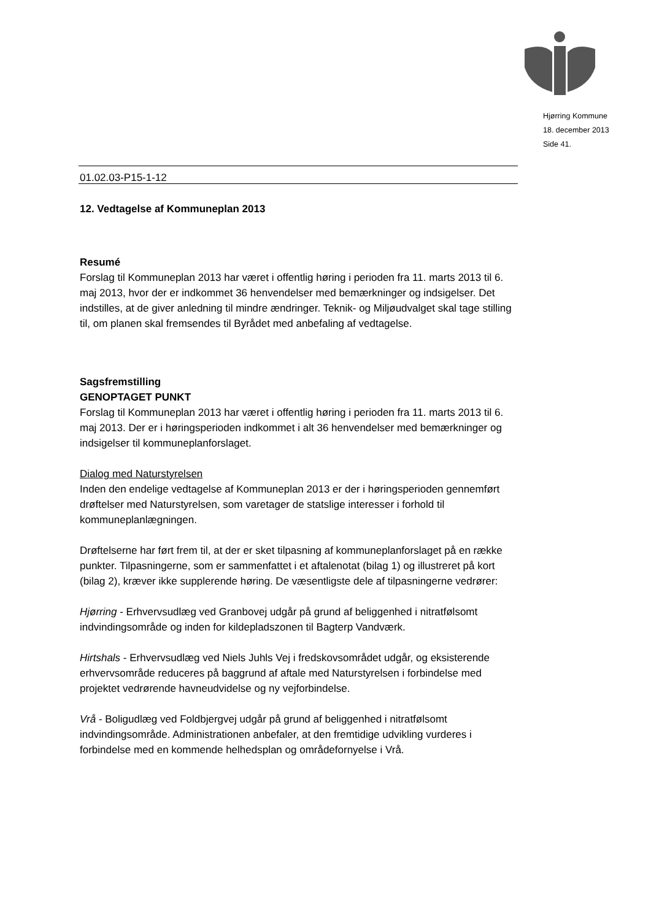Hjørring Kommune
18. december 2013
Side 41.
01.02.03-P15-1-12
12. Vedtagelse af Kommuneplan 2013
Resumé
Forslag til Kommuneplan 2013 har været i offentlig høring i perioden fra 11. marts 2013 til 6. maj 2013, hvor der er indkommet 36 henvendelser med bemærkninger og indsigelser. Det indstilles, at de giver anledning til mindre ændringer. Teknik- og Miljøudvalget skal tage stilling til, om planen skal fremsendes til Byrådet med anbefaling af vedtagelse.
Sagsfremstilling
GENOPTAGET PUNKT
Forslag til Kommuneplan 2013 har været i offentlig høring i perioden fra 11. marts 2013 til 6. maj 2013. Der er i høringsperioden indkommet i alt 36 henvendelser med bemærkninger og indsigelser til kommuneplanforslaget.
Dialog med Naturstyrelsen
Inden den endelige vedtagelse af Kommuneplan 2013 er der i høringsperioden gennemført drøftelser med Naturstyrelsen, som varetager de statslige interesser i forhold til kommuneplanlægningen.
Drøftelserne har ført frem til, at der er sket tilpasning af kommuneplanforslaget på en række punkter. Tilpasningerne, som er sammenfattet i et aftalenotat (bilag 1) og illustreret på kort (bilag 2), kræver ikke supplerende høring. De væsentligste dele af tilpasningerne vedrører:
Hjørring - Erhvervsudlæg ved Granbovej udgår på grund af beliggenhed i nitratfølsomt indvindingsområde og inden for kildepladszonen til Bagterp Vandværk.
Hirtshals - Erhvervsudlæg ved Niels Juhls Vej i fredskovsområdet udgår, og eksisterende erhvervsområde reduceres på baggrund af aftale med Naturstyrelsen i forbindelse med projektet vedrørende havneudvidelse og ny vejforbindelse.
Vrå - Boligudlæg ved Foldbjergvej udgår på grund af beliggenhed i nitratfølsomt indvindingsområde. Administrationen anbefaler, at den fremtidige udvikling vurderes i forbindelse med en kommende helhedsplan og områdefornyelse i Vrå.